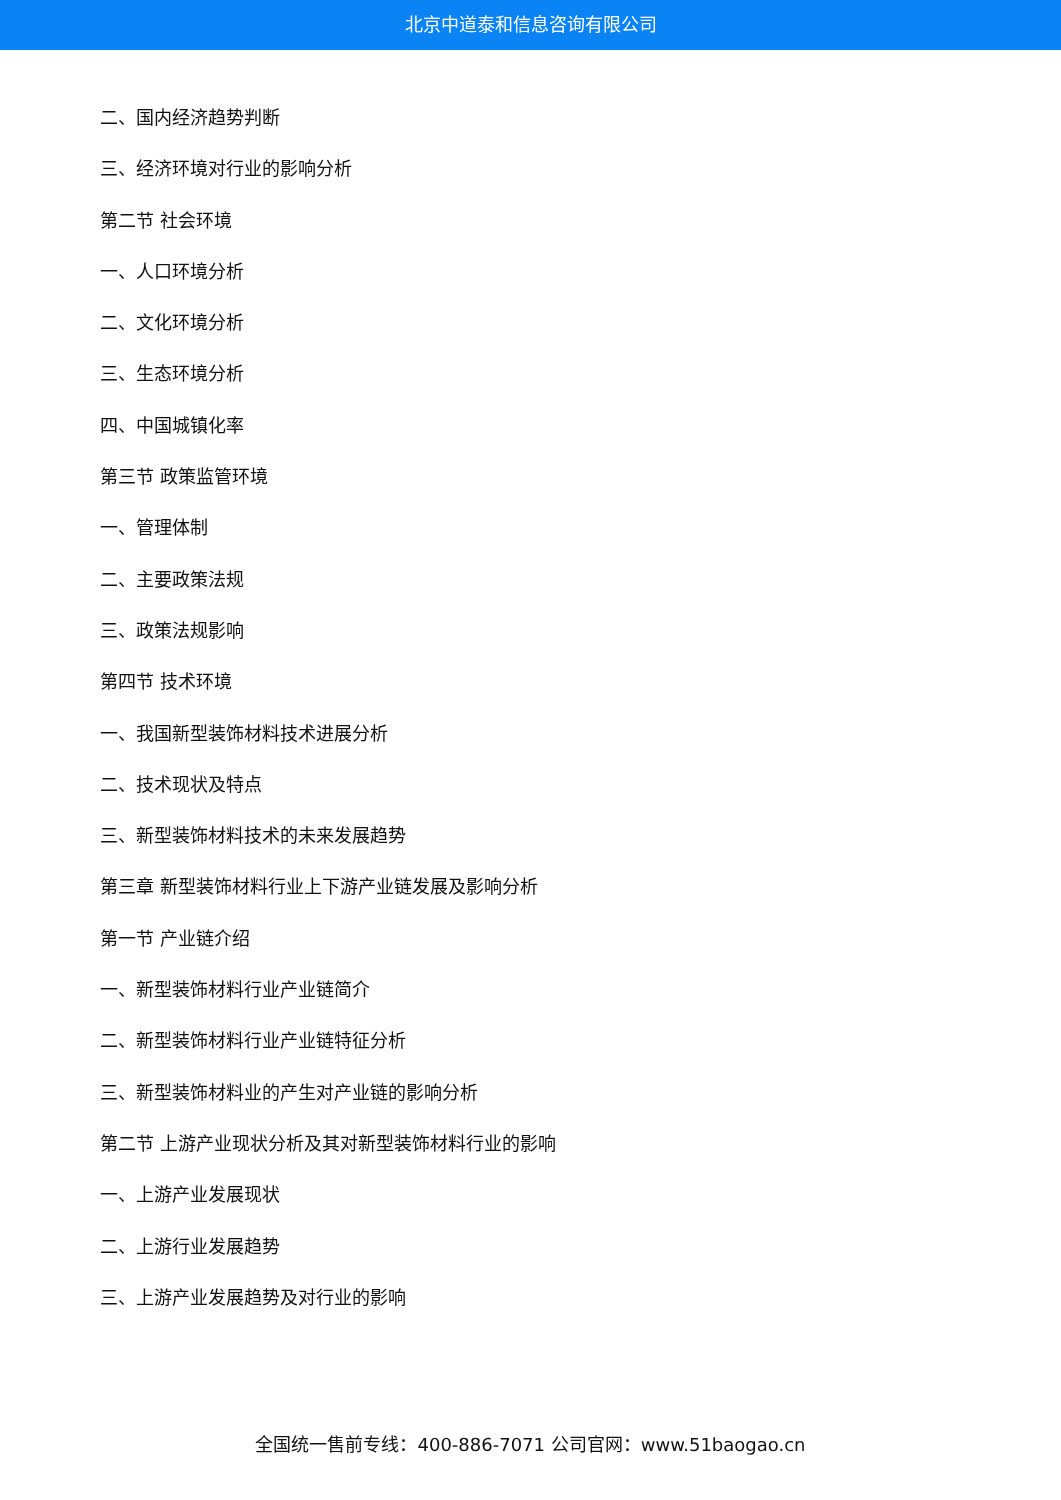北京中道泰和信息咨询有限公司
二、国内经济趋势判断
三、经济环境对行业的影响分析
第二节 社会环境
一、人口环境分析
二、文化环境分析
三、生态环境分析
四、中国城镇化率
第三节 政策监管环境
一、管理体制
二、主要政策法规
三、政策法规影响
第四节 技术环境
一、我国新型装饰材料技术进展分析
二、技术现状及特点
三、新型装饰材料技术的未来发展趋势
第三章 新型装饰材料行业上下游产业链发展及影响分析
第一节 产业链介绍
一、新型装饰材料行业产业链简介
二、新型装饰材料行业产业链特征分析
三、新型装饰材料业的产生对产业链的影响分析
第二节 上游产业现状分析及其对新型装饰材料行业的影响
一、上游产业发展现状
二、上游行业发展趋势
三、上游产业发展趋势及对行业的影响
全国统一售前专线：400-886-7071 公司官网：www.51baogao.cn